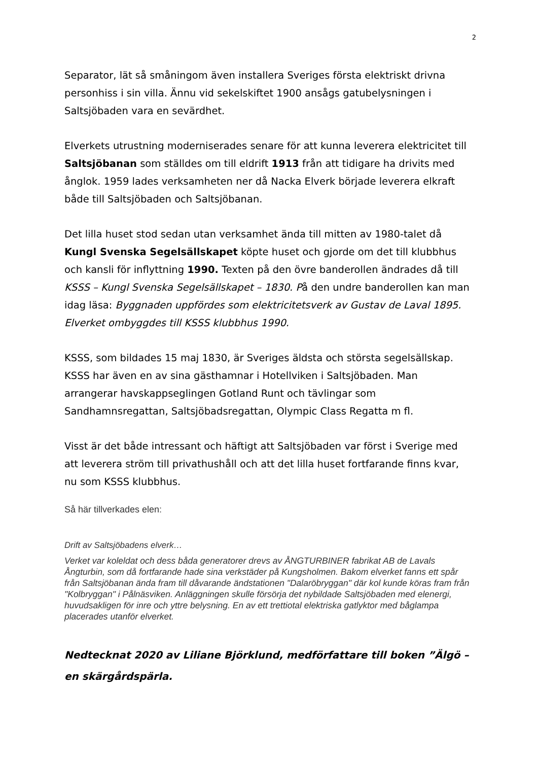2
Separator, lät så småningom även installera Sveriges första elektriskt drivna personhiss i sin villa. Ännu vid sekelskiftet 1900 ansågs gatubelysningen i Saltsjöbaden vara en sevärdhet.
Elverkets utrustning moderniserades senare för att kunna leverera elektricitet till Saltsjöbanan som ställdes om till eldrift 1913 från att tidigare ha drivits med ånglok. 1959 lades verksamheten ner då Nacka Elverk började leverera elkraft både till Saltsjöbaden och Saltsjöbanan.
Det lilla huset stod sedan utan verksamhet ända till mitten av 1980-talet då Kungl Svenska Segelsällskapet köpte huset och gjorde om det till klubbhus och kansli för inflyttning 1990. Texten på den övre banderollen ändrades då till KSSS – Kungl Svenska Segelsällskapet – 1830. På den undre banderollen kan man idag läsa: Byggnaden uppfördes som elektricitetsverk av Gustav de Laval 1895. Elverket ombyggdes till KSSS klubbhus 1990.
KSSS, som bildades 15 maj 1830, är Sveriges äldsta och största segelsällskap. KSSS har även en av sina gästhamnar i Hotellviken i Saltsjöbaden. Man arrangerar havskappseglingen Gotland Runt och tävlingar som Sandhamnsregattan, Saltsjöbadsregattan, Olympic Class Regatta m fl.
Visst är det både intressant och häftigt att Saltsjöbaden var först i Sverige med att leverera ström till privathushåll och att det lilla huset fortfarande finns kvar, nu som KSSS klubbhus.
Så här tillverkades elen:
Drift av Saltsjöbadens elverk…
Verket var koleldat och dess båda generatorer drevs av ÅNGTURBINER fabrikat AB de Lavals Ångturbin, som då fortfarande hade sina verkstäder på Kungsholmen. Bakom elverket fanns ett spår från Saltsjöbanan ända fram till dåvarande ändstationen "Dalaröbryggan" där kol kunde köras fram från "Kolbryggan" i Pålnäsviken. Anläggningen skulle försörja det nybildade Saltsjöbaden med elenergi, huvudsakligen för inre och yttre belysning. En av ett trettiotal elektriska gatlyktor med båglampa placerades utanför elverket.
Nedtecknat 2020 av Liliane Björklund, medförfattare till boken ”Älgö – en skärgårdspärla.